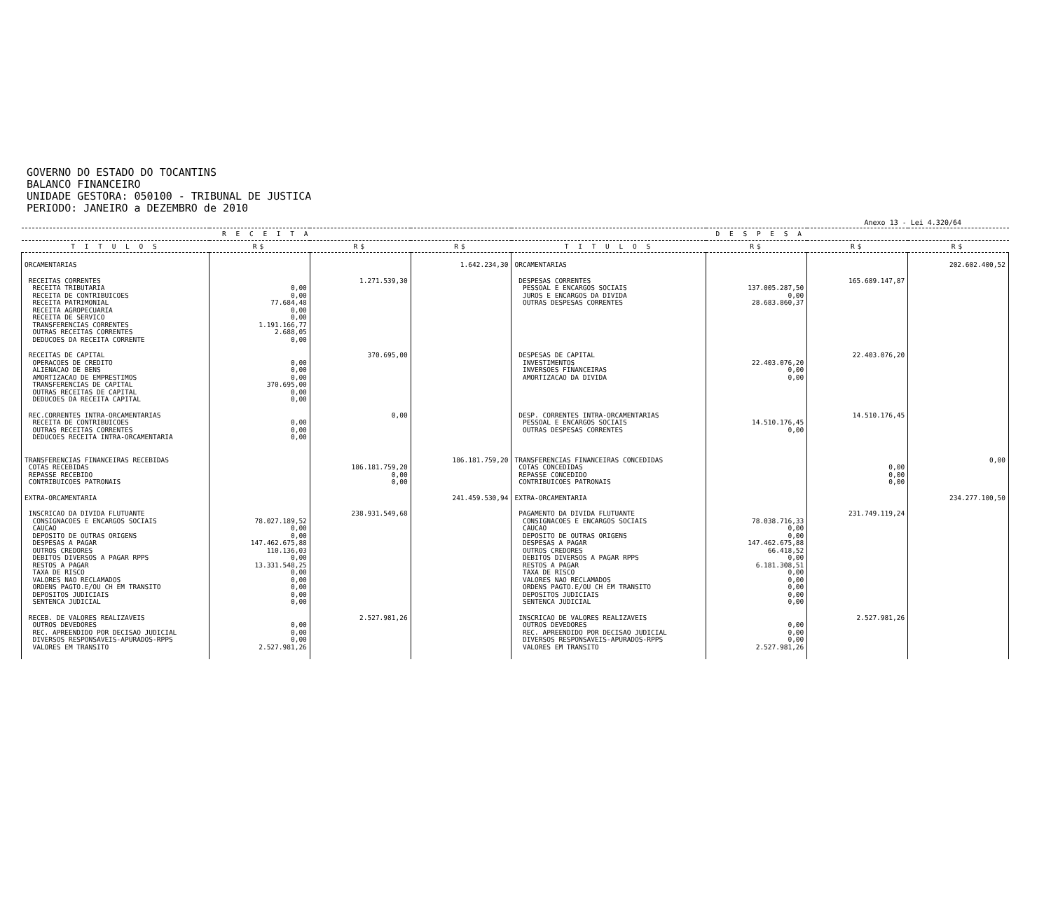GOVERNO DO ESTADO DO TOCANTINS
BALANCO FINANCEIRO
UNIDADE GESTORA: 050100 - TRIBUNAL DE JUSTICA
PERIODO: JANEIRO a DEZEMBRO de 2010
Anexo 13 - Lei 4.320/64
| R E C E I T A | | | | D E S P E S A | | | |
| --- | --- | --- | --- | --- | --- | --- | --- |
| T I T U L O S | R$ | R$ | R$ | T I T U L O S | R$ | R$ | R$ |
| ORCAMENTARIAS | | | 1.642.234,30 | ORCAMENTARIAS | | | 202.602.400,52 |
| RECEITAS CORRENTES RECEITA TRIBUTARIA RECEITA DE CONTRIBUICOES RECEITA PATRIMONIAL RECEITA AGROPECUARIA RECEITA DE SERVICO TRANSFERENCIAS CORRENTES OUTRAS RECEITAS CORRENTES DEDUCOES DA RECEITA CORRENTE | 0,00 0,00 77.684,48 0,00 0,00 1.191.166,77 2.688,05 0,00 | 1.271.539,30 | | DESPESAS CORRENTES PESSOAL E ENCARGOS SOCIAIS JUROS E ENCARGOS DA DIVIDA OUTRAS DESPESAS CORRENTES | 137.005.287,50 0,00 28.683.860,37 | 165.689.147,87 | |
| RECEITAS DE CAPITAL OPERACOES DE CREDITO ALIENACAO DE BENS AMORTIZACAO DE EMPRESTIMOS TRANSFERENCIAS DE CAPITAL OUTRAS RECEITAS DE CAPITAL DEDUCOES DA RECEITA CAPITAL | 0,00 0,00 0,00 370.695,00 0,00 0,00 | 370.695,00 | | DESPESAS DE CAPITAL INVESTIMENTOS INVERSOES FINANCEIRAS AMORTIZACAO DA DIVIDA | 22.403.076,20 0,00 0,00 | 22.403.076,20 | |
| REC.CORRENTES INTRA-ORCAMENTARIAS RECEITA DE CONTRIBUICOES OUTRAS RECEITAS CORRENTES DEDUCOES RECEITA INTRA-ORCAMENTARIA | 0,00 0,00 0,00 | 0,00 | | DESP. CORRENTES INTRA-ORCAMENTARIAS PESSOAL E ENCARGOS SOCIAIS OUTRAS DESPESAS CORRENTES | 14.510.176,45 0,00 | 14.510.176,45 | |
| TRANSFERENCIAS FINANCEIRAS RECEBIDAS COTAS RECEBIDAS REPASSE RECEBIDO CONTRIBUICOES PATRONAIS | | 186.181.759,20 0,00 0,00 | 186.181.759,20 | TRANSFERENCIAS FINANCEIRAS CONCEDIDAS COTAS CONCEDIDAS REPASSE CONCEDIDO CONTRIBUICOES PATRONAIS | | 0,00 0,00 0,00 | 0,00 |
| EXTRA-ORCAMENTARIA | | | 241.459.530,94 | EXTRA-ORCAMENTARIA | | | 234.277.100,50 |
| INSCRICAO DA DIVIDA FLUTUANTE CONSIGNACOES E ENCARGOS SOCIAIS CAUCAO DEPOSITO DE OUTRAS ORIGENS DESPESAS A PAGAR OUTROS CREDORES DEBITOS DIVERSOS A PAGAR RPPS RESTOS A PAGAR TAXA DE RISCO VALORES NAO RECLAMADOS ORDENS PAGTO.E/OU CH EM TRANSITO DEPOSITOS JUDICIAIS SENTENCA JUDICIAL | 78.027.189,52 0,00 0,00 147.462.675,88 110.136,03 0,00 13.331.548,25 0,00 0,00 0,00 0,00 0,00 | 238.931.549,68 | | PAGAMENTO DA DIVIDA FLUTUANTE CONSIGNACOES E ENCARGOS SOCIAIS CAUCAO DEPOSITO DE OUTRAS ORIGENS DESPESAS A PAGAR OUTROS CREDORES DEBITOS DIVERSOS A PAGAR RPPS RESTOS A PAGAR TAXA DE RISCO VALORES NAO RECLAMADOS ORDENS PAGTO.E/OU CH EM TRANSITO DEPOSITOS JUDICIAIS SENTENCA JUDICIAL | 78.038.716,33 0,00 0,00 147.462.675,88 66.418,52 0,00 6.181.308,51 0,00 0,00 0,00 0,00 0,00 | 231.749.119,24 | |
| RECEB. DE VALORES REALIZAVEIS OUTROS DEVEDORES REC. APREENDIDO POR DECISAO JUDICIAL DIVERSOS RESPONSAVEIS-APURADOS-RPPS VALORES EM TRANSITO | 0,00 0,00 0,00 2.527.981,26 | 2.527.981,26 | | INSCRICAO DE VALORES REALIZAVEIS OUTROS DEVEDORES REC. APREENDIDO POR DECISAO JUDICIAL DIVERSOS RESPONSAVEIS-APURADOS-RPPS VALORES EM TRANSITO | 0,00 0,00 0,00 2.527.981,26 | 2.527.981,26 | |